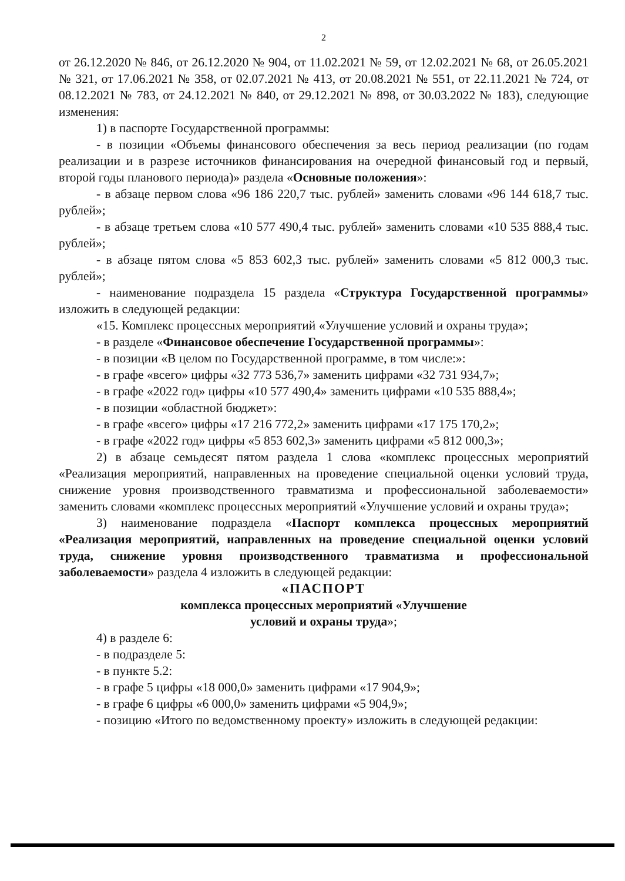2
от 26.12.2020 № 846, от 26.12.2020 № 904, от 11.02.2021 № 59, от 12.02.2021 № 68, от 26.05.2021 № 321, от 17.06.2021 № 358, от 02.07.2021 № 413, от 20.08.2021 № 551, от 22.11.2021 № 724, от 08.12.2021 № 783, от 24.12.2021 № 840, от 29.12.2021 № 898, от 30.03.2022 № 183), следующие изменения:
1) в паспорте Государственной программы:
- в позиции «Объемы финансового обеспечения за весь период реализации (по годам реализации и в разрезе источников финансирования на очередной финансовый год и первый, второй годы планового периода)» раздела «Основные положения»:
- в абзаце первом слова «96 186 220,7 тыс. рублей» заменить словами «96 144 618,7 тыс. рублей»;
- в абзаце третьем слова «10 577 490,4 тыс. рублей» заменить словами «10 535 888,4 тыс. рублей»;
- в абзаце пятом слова «5 853 602,3 тыс. рублей» заменить словами «5 812 000,3 тыс. рублей»;
- наименование подраздела 15 раздела «Структура Государственной программы» изложить в следующей редакции:
«15. Комплекс процессных мероприятий «Улучшение условий и охраны труда»;
- в разделе «Финансовое обеспечение Государственной программы»:
- в позиции «В целом по Государственной программе, в том числе:»:
- в графе «всего» цифры «32 773 536,7» заменить цифрами «32 731 934,7»;
- в графе «2022 год» цифры «10 577 490,4» заменить цифрами «10 535 888,4»;
- в позиции «областной бюджет»:
- в графе «всего» цифры «17 216 772,2» заменить цифрами «17 175 170,2»;
- в графе «2022 год» цифры «5 853 602,3» заменить цифрами «5 812 000,3»;
2) в абзаце семьдесят пятом раздела 1 слова «комплекс процессных мероприятий «Реализация мероприятий, направленных на проведение специальной оценки условий труда, снижение уровня производственного травматизма и профессиональной заболеваемости» заменить словами «комплекс процессных мероприятий «Улучшение условий и охраны труда»;
3) наименование подраздела «Паспорт комплекса процессных мероприятий «Реализация мероприятий, направленных на проведение специальной оценки условий труда, снижение уровня производственного травматизма и профессиональной заболеваемости» раздела 4 изложить в следующей редакции:
«ПАСПОРТ
комплекса процессных мероприятий «Улучшение
условий и охраны труда»;
4) в разделе 6:
- в подразделе 5:
- в пункте 5.2:
- в графе 5 цифры «18 000,0» заменить цифрами «17 904,9»;
- в графе 6 цифры «6 000,0» заменить цифрами «5 904,9»;
- позицию «Итого по ведомственному проекту» изложить в следующей редакции: